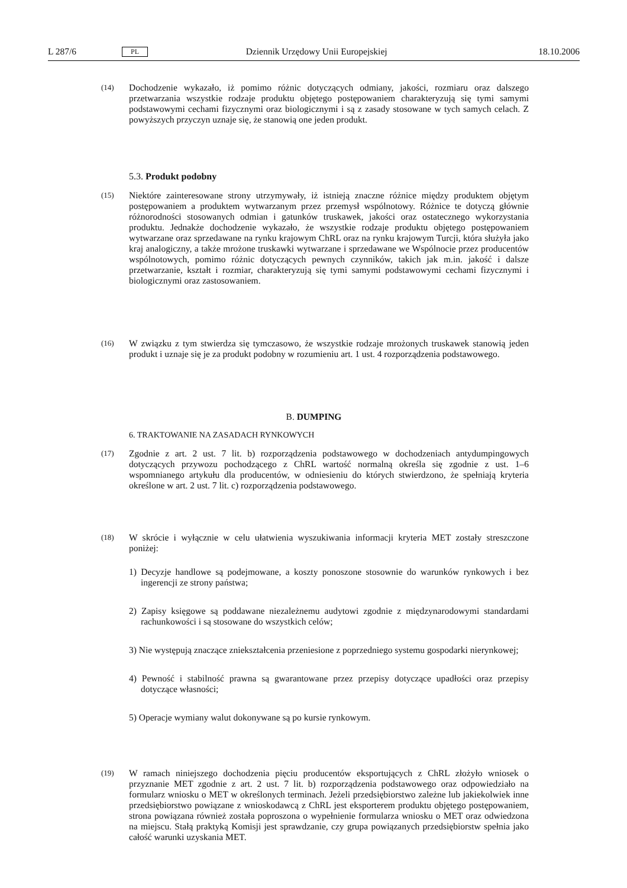L 287/6 PL Dziennik Urzędowy Unii Europejskiej 18.10.2006
(14) Dochodzenie wykazało, iż pomimo różnic dotyczących odmiany, jakości, rozmiaru oraz dalszego przetwarzania wszystkie rodzaje produktu objętego postępowaniem charakteryzują się tymi samymi podstawowymi cechami fizycznymi oraz biologicznymi i są z zasady stosowane w tych samych celach. Z powyższych przyczyn uznaje się, że stanowią one jeden produkt.
5.3. Produkt podobny
(15) Niektóre zainteresowane strony utrzymywały, iż istnieją znaczne różnice między produktem objętym postępowaniem a produktem wytwarzanym przez przemysł wspólnotowy. Różnice te dotyczą głównie różnorodności stosowanych odmian i gatunków truskawek, jakości oraz ostatecznego wykorzystania produktu. Jednakże dochodzenie wykazało, że wszystkie rodzaje produktu objętego postępowaniem wytwarzane oraz sprzedawane na rynku krajowym ChRL oraz na rynku krajowym Turcji, która służyła jako kraj analogiczny, a także mrożone truskawki wytwarzane i sprzedawane we Wspólnocie przez producentów wspólnotowych, pomimo różnic dotyczących pewnych czynników, takich jak m.in. jakość i dalsze przetwarzanie, kształt i rozmiar, charakteryzują się tymi samymi podstawowymi cechami fizycznymi i biologicznymi oraz zastosowaniem.
(16) W związku z tym stwierdza się tymczasowo, że wszystkie rodzaje mrożonych truskawek stanowią jeden produkt i uznaje się je za produkt podobny w rozumieniu art. 1 ust. 4 rozporządzenia podstawowego.
B. DUMPING
6. TRAKTOWANIE NA ZASADACH RYNKOWYCH
(17) Zgodnie z art. 2 ust. 7 lit. b) rozporządzenia podstawowego w dochodzeniach antydumpingowych dotyczących przywozu pochodzącego z ChRL wartość normalną określa się zgodnie z ust. 1–6 wspomnianego artykułu dla producentów, w odniesieniu do których stwierdzono, że spełniają kryteria określone w art. 2 ust. 7 lit. c) rozporządzenia podstawowego.
(18) W skrócie i wyłącznie w celu ułatwienia wyszukiwania informacji kryteria MET zostały streszczone poniżej:
1) Decyzje handlowe są podejmowane, a koszty ponoszone stosownie do warunków rynkowych i bez ingerencji ze strony państwa;
2) Zapisy księgowe są poddawane niezależnemu audytowi zgodnie z międzynarodowymi standardami rachunkowości i są stosowane do wszystkich celów;
3) Nie występują znaczące zniekształcenia przeniesione z poprzedniego systemu gospodarki nierynkowej;
4) Pewność i stabilność prawna są gwarantowane przez przepisy dotyczące upadłości oraz przepisy dotyczące własności;
5) Operacje wymiany walut dokonywane są po kursie rynkowym.
(19) W ramach niniejszego dochodzenia pięciu producentów eksportujących z ChRL złożyło wniosek o przyznanie MET zgodnie z art. 2 ust. 7 lit. b) rozporządzenia podstawowego oraz odpowiedziało na formularz wniosku o MET w określonych terminach. Jeżeli przedsiębiorstwo zależne lub jakiekolwiek inne przedsiębiorstwo powiązane z wnioskodawcą z ChRL jest eksporterem produktu objętego postępowaniem, strona powiązana również została poproszona o wypełnienie formularza wniosku o MET oraz odwiedzona na miejscu. Stałą praktyką Komisji jest sprawdzanie, czy grupa powiązanych przedsiębiorstw spełnia jako całość warunki uzyskania MET.